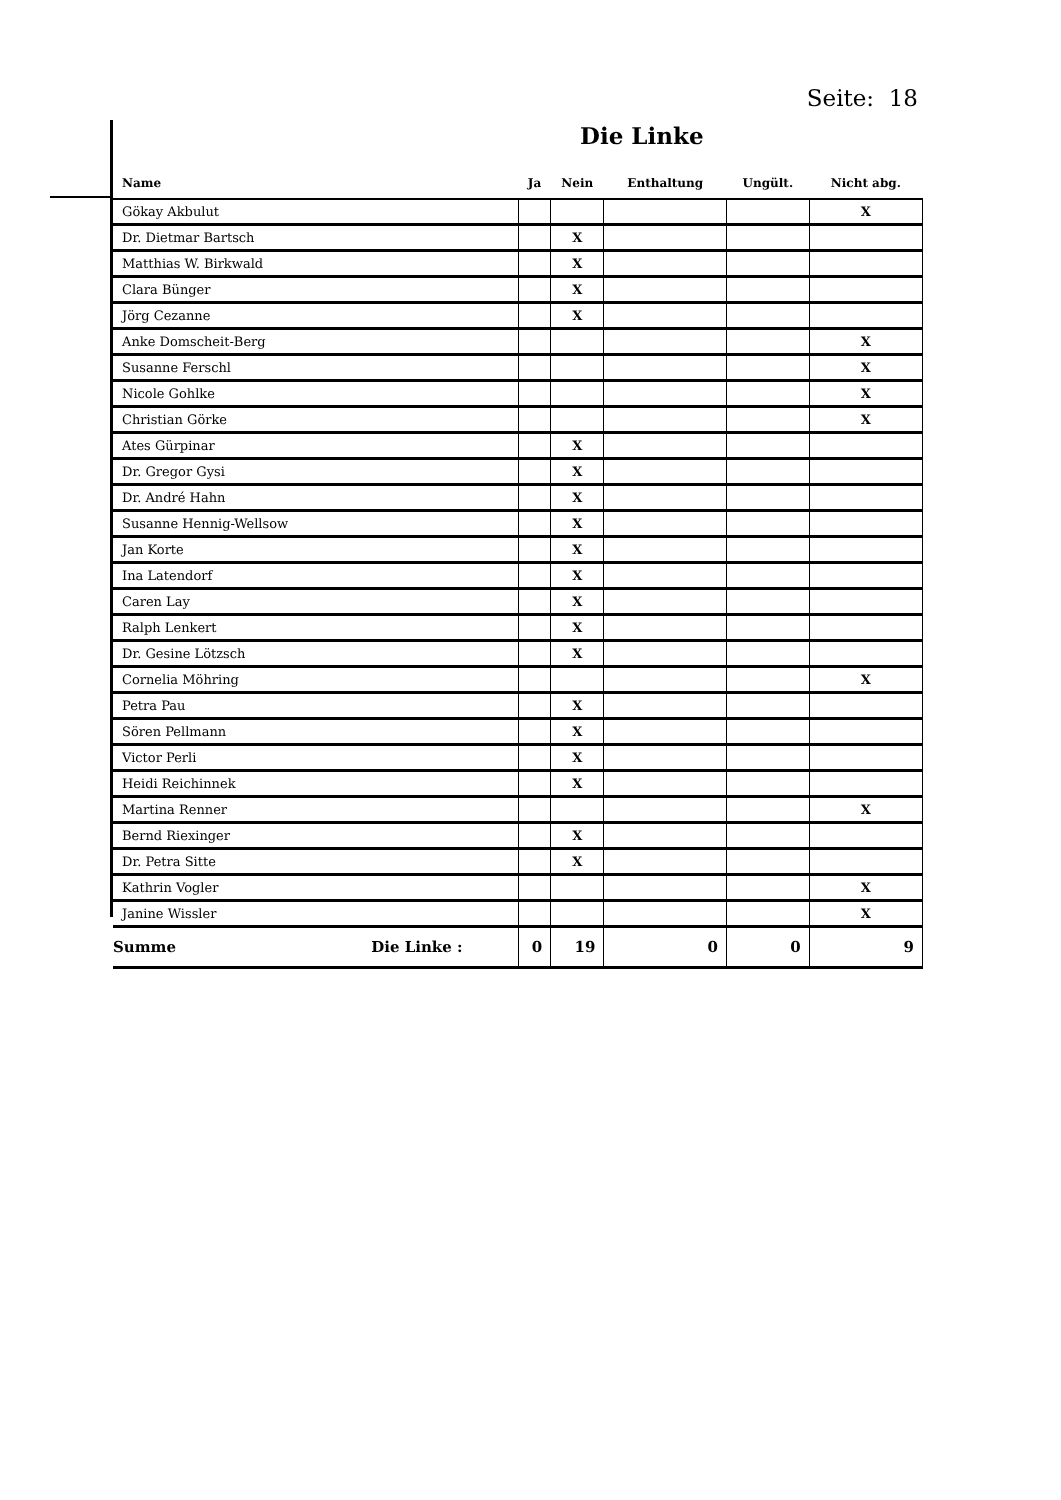Seite: 18
Die Linke
| Name | Ja | Nein | Enthaltung | Ungült. | Nicht abg. |
| --- | --- | --- | --- | --- | --- |
| Gökay Akbulut | | | | | X |
| Dr. Dietmar Bartsch | | X | | | |
| Matthias W. Birkwald | | X | | | |
| Clara Bünger | | X | | | |
| Jörg Cezanne | | X | | | |
| Anke Domscheit-Berg | | | | | X |
| Susanne Ferschl | | | | | X |
| Nicole Gohlke | | | | | X |
| Christian Görke | | | | | X |
| Ates Gürpinar | | X | | | |
| Dr. Gregor Gysi | | X | | | |
| Dr. André Hahn | | X | | | |
| Susanne Hennig-Wellsow | | X | | | |
| Jan Korte | | X | | | |
| Ina Latendorf | | X | | | |
| Caren Lay | | X | | | |
| Ralph Lenkert | | X | | | |
| Dr. Gesine Lötzsch | | X | | | |
| Cornelia Möhring | | | | | X |
| Petra Pau | | X | | | |
| Sören Pellmann | | X | | | |
| Victor Perli | | X | | | |
| Heidi Reichinnek | | X | | | |
| Martina Renner | | | | | X |
| Bernd Riexinger | | X | | | |
| Dr. Petra Sitte | | X | | | |
| Kathrin Vogler | | | | | X |
| Janine Wissler | | | | | X |
| Summe Die Linke : | 0 | 19 | 0 | 0 | 9 |